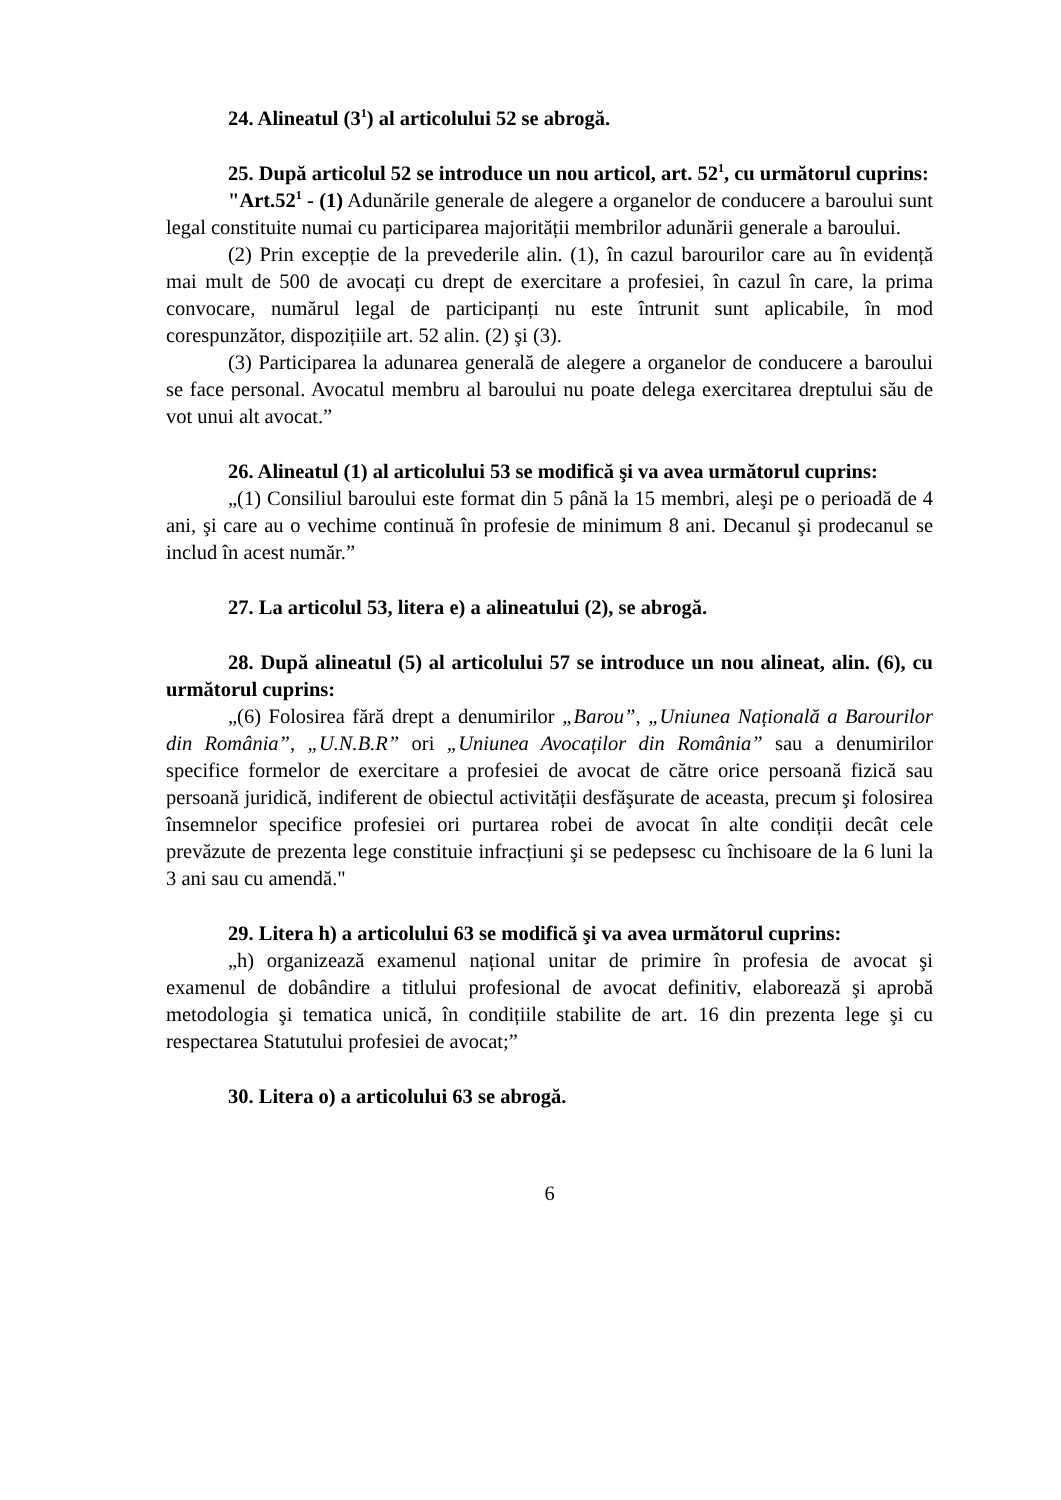24. Alineatul (3<sup>1</sup>) al articolului 52 se abrogă.
25. După articolul 52 se introduce un nou articol, art. 52<sup>1</sup>, cu următorul cuprins:
"Art.52<sup>1</sup> - (1) Adunările generale de alegere a organelor de conducere a baroului sunt legal constituite numai cu participarea majorității membrilor adunării generale a baroului.
(2) Prin excepție de la prevederile alin. (1), în cazul barourilor care au în evidență mai mult de 500 de avocați cu drept de exercitare a profesiei, în cazul în care, la prima convocare, numărul legal de participanți nu este întrunit sunt aplicabile, în mod corespunzător, dispozițiile art. 52 alin. (2) şi (3).
(3) Participarea la adunarea generală de alegere a organelor de conducere a baroului se face personal. Avocatul membru al baroului nu poate delega exercitarea dreptului său de vot unui alt avocat.”
26. Alineatul (1) al articolului 53 se modifică şi va avea următorul cuprins:
„(1) Consiliul baroului este format din 5 până la 15 membri, aleşi pe o perioadă de 4 ani, şi care au o vechime continuă în profesie de minimum 8 ani. Decanul şi prodecanul se includ în acest număr.”
27. La articolul 53, litera e) a alineatului (2), se abrogă.
28. După alineatul (5) al articolului 57 se introduce un nou alineat, alin. (6), cu următorul cuprins:
„(6) Folosirea fără drept a denumirilor „Barou”, „Uniunea Națională a Barourilor din România”, „U.N.B.R” ori „Uniunea Avocaților din România” sau a denumirilor specifice formelor de exercitare a profesiei de avocat de către orice persoană fizică sau persoană juridică, indiferent de obiectul activității desfăşurate de aceasta, precum şi folosirea însemnelor specifice profesiei ori purtarea robei de avocat în alte condiții decât cele prevăzute de prezenta lege constituie infracțiuni şi se pedepsesc cu închisoare de la 6 luni la 3 ani sau cu amendă."
29. Litera h) a articolului 63 se modifică şi va avea următorul cuprins:
„h) organizează examenul național unitar de primire în profesia de avocat şi examenul de dobândire a titlului profesional de avocat definitiv, elaborează şi aprobă metodologia şi tematica unică, în condițiile stabilite de art. 16 din prezenta lege şi cu respectarea Statutului profesiei de avocat;”
30. Litera o) a articolului 63 se abrogă.
6